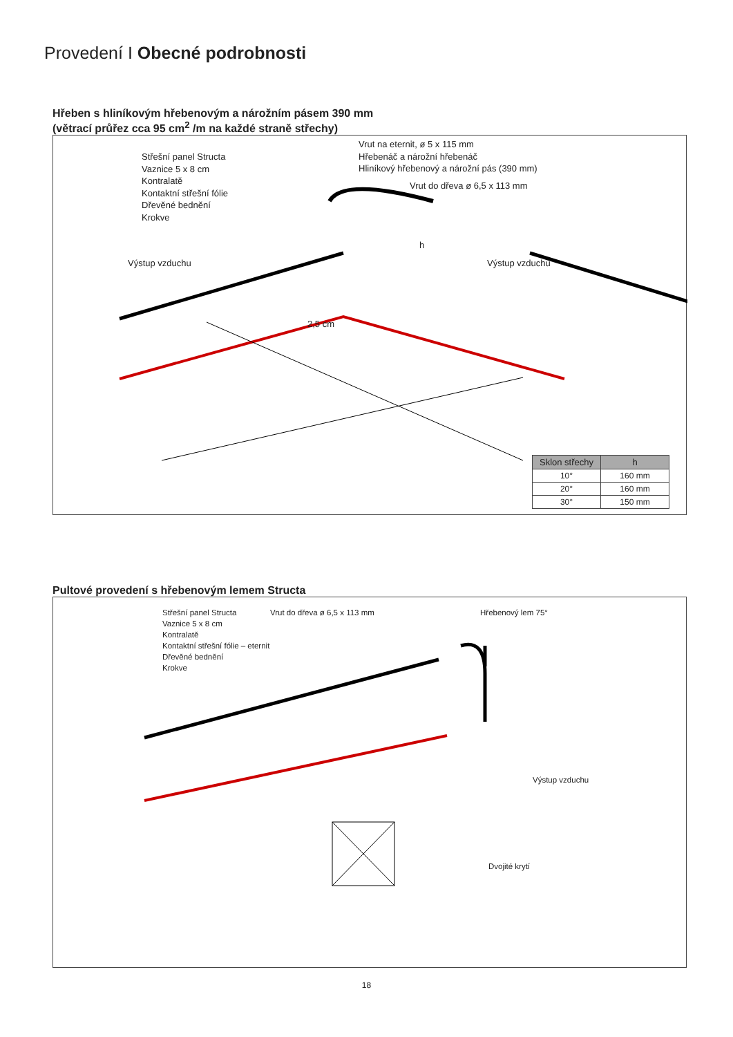Provedení I Obecné podrobnosti
Hřeben s hliníkovým hřebenovým a nárožním pásem 390 mm
(větrací průřez cca 95 cm<sup>2</sup> /m na každé straně střechy)
Střešní panel Structa
Vaznice 5 x 8 cm
Kontralatě
Kontaktní střešní fólie
Dřevěné bednění
Krokve
Vrut na eternit, ø 5 x 115 mm
Hřebenáč a nárožní hřebenáč
Hliníkový hřebenový a nárožní pás (390 mm)
Vrut do dřeva ø 6,5 x 113 mm
Výstup vzduchu Výstup vzduchu
2,5 cm
h
| Sklon střechy | h |
| --- | --- |
| 10° | 160 mm |
| 20° | 160 mm |
| 30° | 150 mm |
Pultové provedení s hřebenovým lemem Structa
Střešní panel Structa
Vaznice 5 x 8 cm
Kontralatě
Kontaktní střešní fólie – eternit
Dřevěné bednění
Krokve
Vrut do dřeva ø 6,5 x 113 mm Hřebenový lem 75°
Výstup vzduchu
Dvojité krytí
18